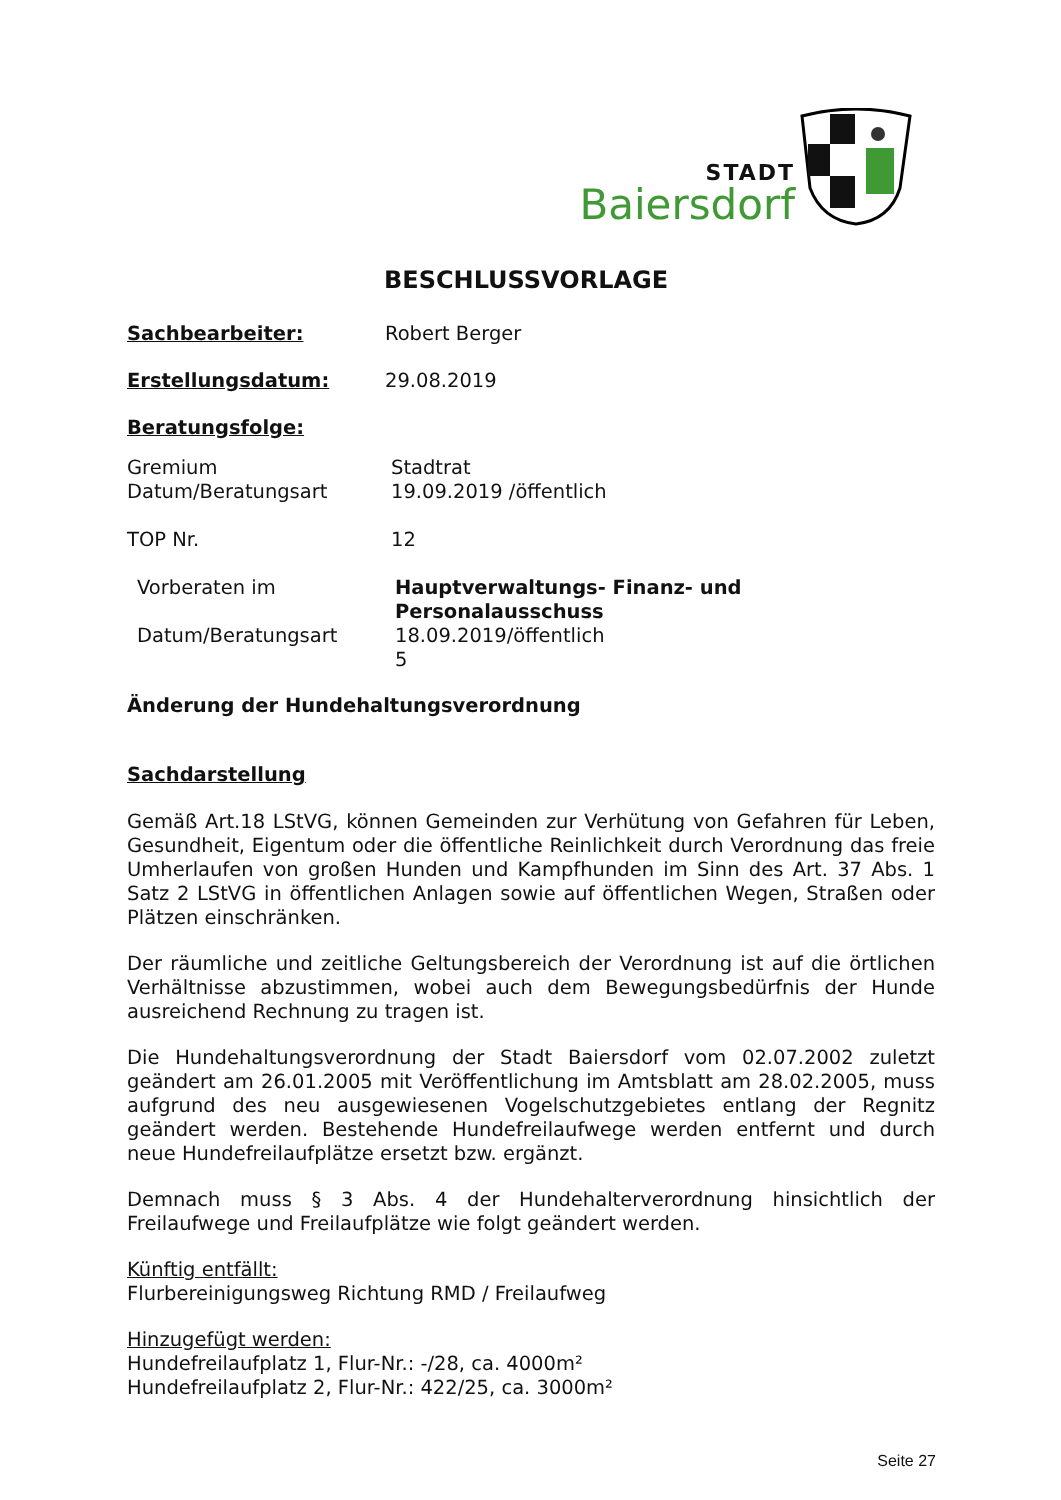STADT
Baiersdorf
BESCHLUSSVORLAGE
Sachbearbeiter: Robert Berger
Erstellungsdatum: 29.08.2019
Beratungsfolge:
Gremium
Datum/Beratungsart
Stadtrat
19.09.2019 /öffentlich
TOP Nr. 12
Vorberaten im
Datum/Beratungsart
Hauptverwaltungs- Finanz- und
Personalausschuss
18.09.2019/öffentlich
5
Änderung der Hundehaltungsverordnung
Sachdarstellung
Gemäß Art.18 LStVG, können Gemeinden zur Verhütung von Gefahren für Leben, Gesundheit, Eigentum oder die öffentliche Reinlichkeit durch Verordnung das freie Umherlaufen von großen Hunden und Kampfhunden im Sinn des Art. 37 Abs. 1 Satz 2 LStVG in öffentlichen Anlagen sowie auf öffentlichen Wegen, Straßen oder Plätzen einschränken.
Der räumliche und zeitliche Geltungsbereich der Verordnung ist auf die örtlichen Verhältnisse abzustimmen, wobei auch dem Bewegungsbedürfnis der Hunde ausreichend Rechnung zu tragen ist.
Die Hundehaltungsverordnung der Stadt Baiersdorf vom 02.07.2002 zuletzt geändert am 26.01.2005 mit Veröffentlichung im Amtsblatt am 28.02.2005, muss aufgrund des neu ausgewiesenen Vogelschutzgebietes entlang der Regnitz geändert werden. Bestehende Hundefreilaufwege werden entfernt und durch neue Hundefreilaufplätze ersetzt bzw. ergänzt.
Demnach muss § 3 Abs. 4 der Hundehalterverordnung hinsichtlich der Freilaufwege und Freilaufplätze wie folgt geändert werden.
Künftig entfällt:
Flurbereinigungsweg Richtung RMD / Freilaufweg
Hinzugefügt werden:
Hundefreilaufplatz 1, Flur-Nr.: -/28, ca. 4000m²
Hundefreilaufplatz 2, Flur-Nr.: 422/25, ca. 3000m²
Seite 27